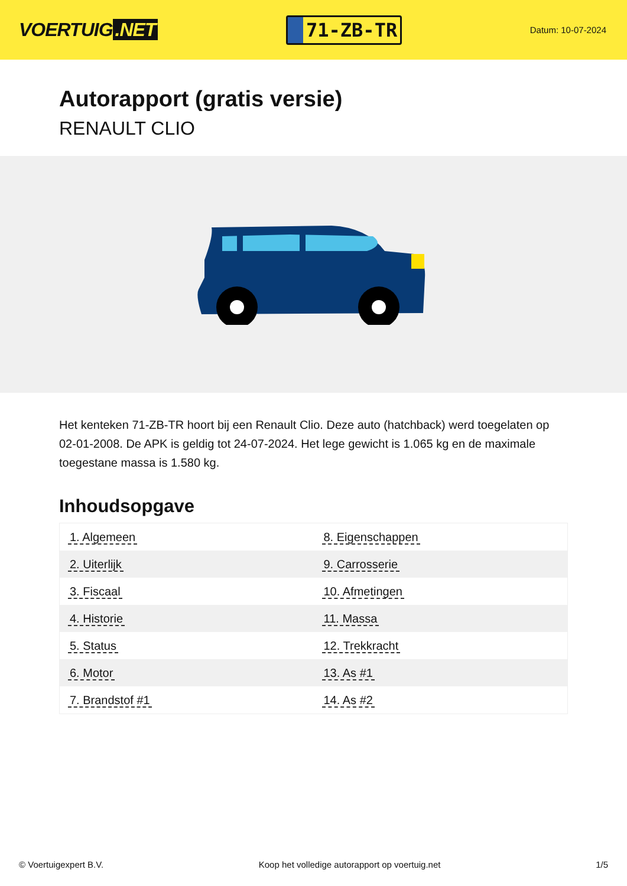VOERTUIG.NET
71-ZB-TR
Datum: 10-07-2024
Autorapport (gratis versie)
RENAULT CLIO
Het kenteken 71-ZB-TR hoort bij een Renault Clio. Deze auto (hatchback) werd toegelaten op 02-01-2008. De APK is geldig tot 24-07-2024. Het lege gewicht is 1.065 kg en de maximale toegestane massa is 1.580 kg.
Inhoudsopgave
| 1. Algemeen | 8. Eigenschappen |
| 2. Uiterlijk | 9. Carrosserie |
| 3. Fiscaal | 10. Afmetingen |
| 4. Historie | 11. Massa |
| 5. Status | 12. Trekkracht |
| 6. Motor | 13. As #1 |
| 7. Brandstof #1 | 14. As #2 |
© Voertuigexpert B.V. Koop het volledige autorapport op voertuig.net 1/5